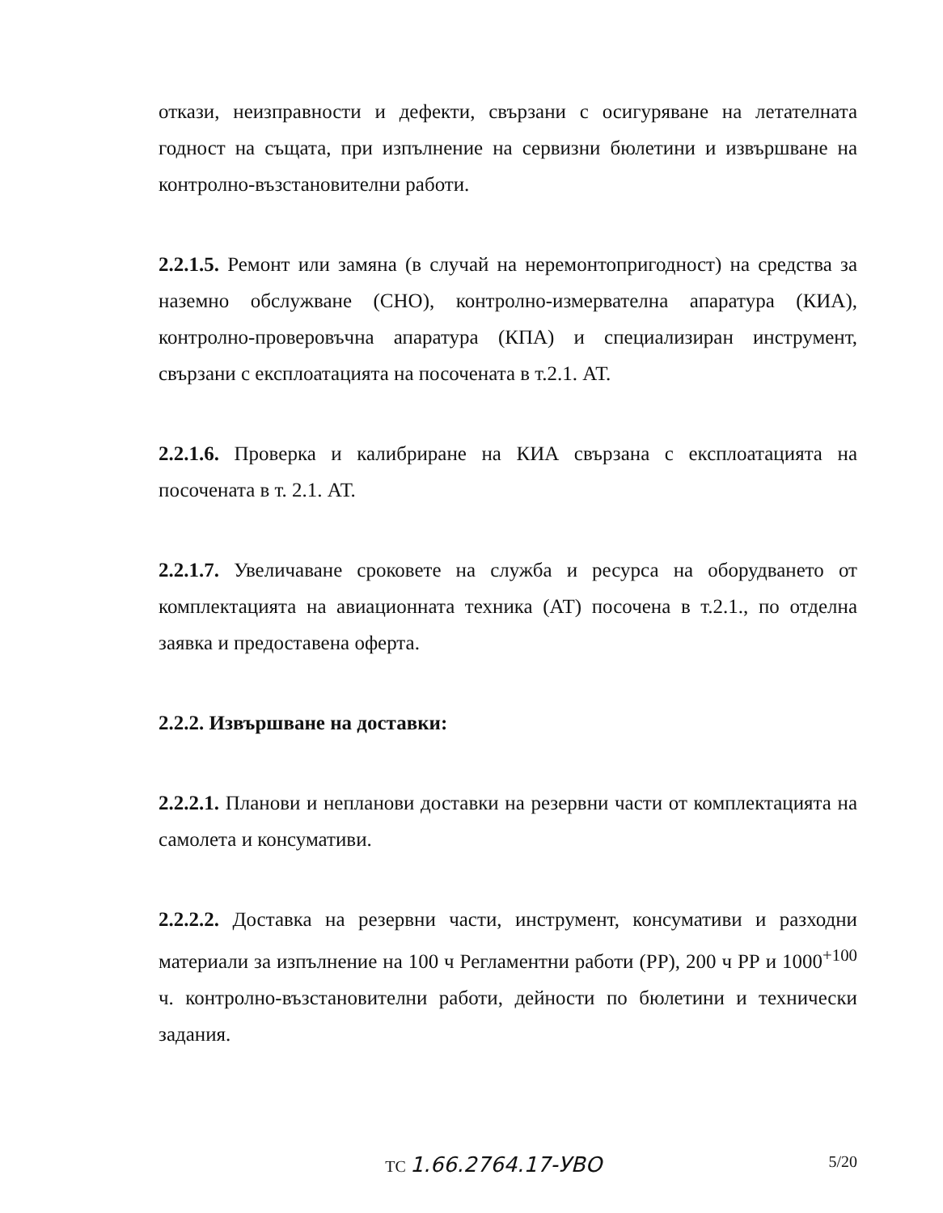откази, неизправности и дефекти, свързани с осигуряване на летателната годност на същата, при изпълнение на сервизни бюлетини и извършване на контролно-възстановителни работи.
2.2.1.5. Ремонт или замяна (в случай на неремонтопригодност) на средства за наземно обслужване (СНО), контролно-измервателна апаратура (КИА), контролно-проверовъчна апаратура (КПА) и специализиран инструмент, свързани с експлоатацията на посочената в т.2.1. АТ.
2.2.1.6. Проверка и калибриране на КИА свързана с експлоатацията на посочената в т. 2.1. АТ.
2.2.1.7. Увеличаване сроковете на служба и ресурса на оборудването от комплектацията на авиационната техника (АТ) посочена в т.2.1., по отделна заявка и предоставена оферта.
2.2.2. Извършване на доставки:
2.2.2.1. Планови и непланови доставки на резервни части от комплектацията на самолета и консумативи.
2.2.2.2. Доставка на резервни части, инструмент, консумативи и разходни материали за изпълнение на 100 ч Регламентни работи (РР), 200 ч РР и 1000<sup>+100</sup> ч. контролно-възстановителни работи, дейности по бюлетини и технически задания.
ТС 1.66.2764.17-УВО 5/20